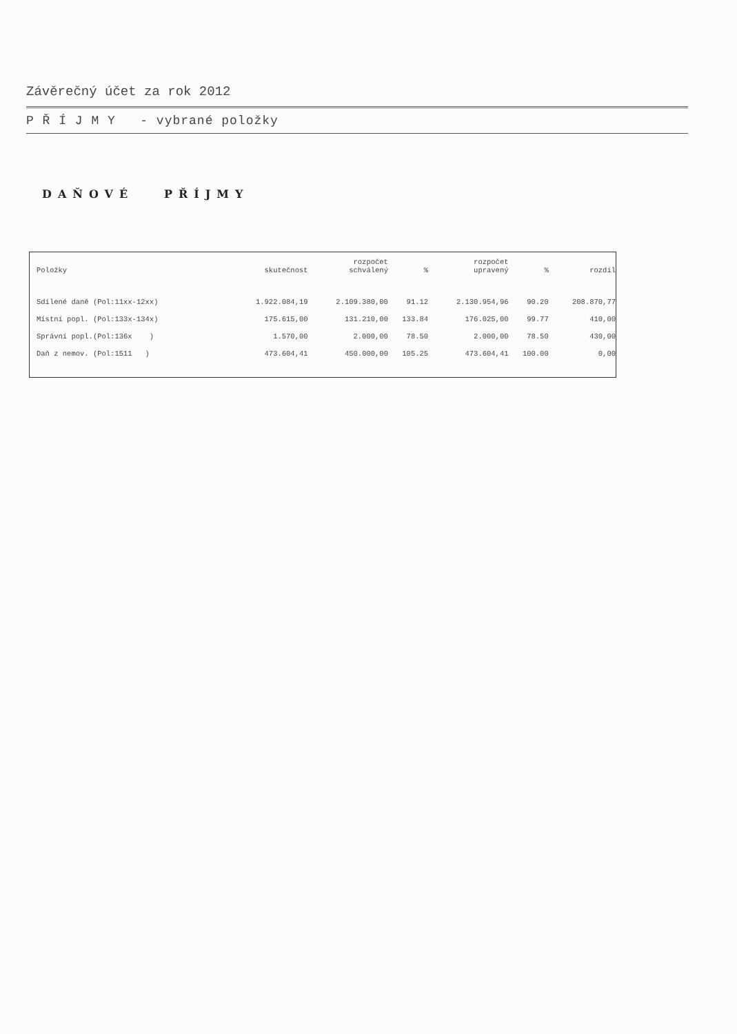Závěrečný účet za rok 2012
P Ř Í J M Y - vybrané položky
DAŇOVÉ PŘÍJMY
| Položky | skutečnost | rozpočet schválený | % | rozpočet upravený | % | rozdíl |
| --- | --- | --- | --- | --- | --- | --- |
| Sdílené daně (Pol:11xx-12xx) | 1.922.084,19 | 2.109.380,00 | 91.12 | 2.130.954,96 | 90.20 | 208.870,77 |
| Místní popl. (Pol:133x-134x) | 175.615,00 | 131.210,00 | 133.84 | 176.025,00 | 99.77 | 410,00 |
| Správní popl.(Pol:136x ) | 1.570,00 | 2.000,00 | 78.50 | 2.000,00 | 78.50 | 430,00 |
| Daň z nemov. (Pol:1511 ) | 473.604,41 | 450.000,00 | 105.25 | 473.604,41 | 100.00 | 0,00 |